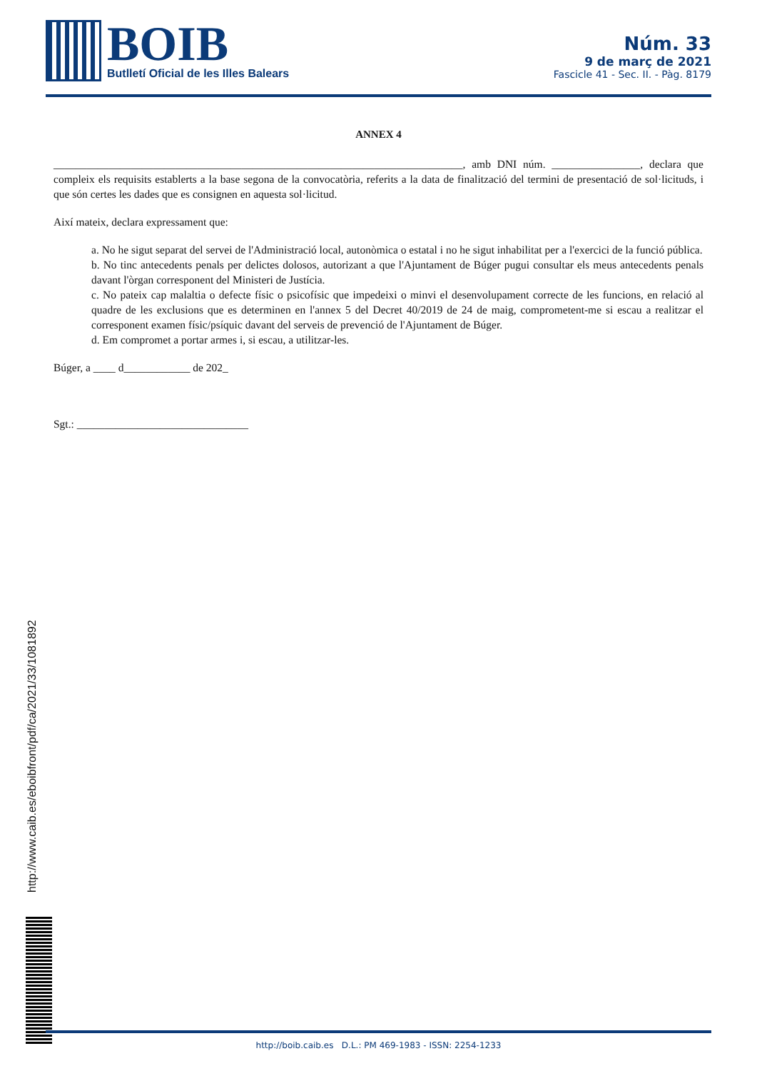BOIB
Butlletí Oficial de les Illes Balears
Núm. 33
9 de març de 2021
Fascicle 41 - Sec. II. - Pàg. 8179
ANNEX 4
__________________________________________________________________________, amb DNI núm. ________________, declara que compleix els requisits establerts a la base segona de la convocatòria, referits a la data de finalització del termini de presentació de sol·licituds, i que són certes les dades que es consignen en aquesta sol·licitud.
Així mateix, declara expressament que:
a. No he sigut separat del servei de l'Administració local, autonòmica o estatal i no he sigut inhabilitat per a l'exercici de la funció pública.
b. No tinc antecedents penals per delictes dolosos, autorizant a que l'Ajuntament de Búger pugui consultar els meus antecedents penals davant l'òrgan corresponent del Ministeri de Justícia.
c. No pateix cap malaltia o defecte físic o psicofísic que impedeixi o minvi el desenvolupament correcte de les funcions, en relació al quadre de les exclusions que es determinen en l'annex 5 del Decret 40/2019 de 24 de maig, comprometent-me si escau a realitzar el corresponent examen físic/psíquic davant del serveis de prevenció de l'Ajuntament de Búger.
d. Em compromet a portar armes i, si escau, a utilitzar-les.
Búger, a ____ d____________ de 202_
Sgt.: _______________________________
http://www.caib.es/eboibfront/pdf/ca/2021/33/1081892
http://boib.caib.es D.L.: PM 469-1983 - ISSN: 2254-1233